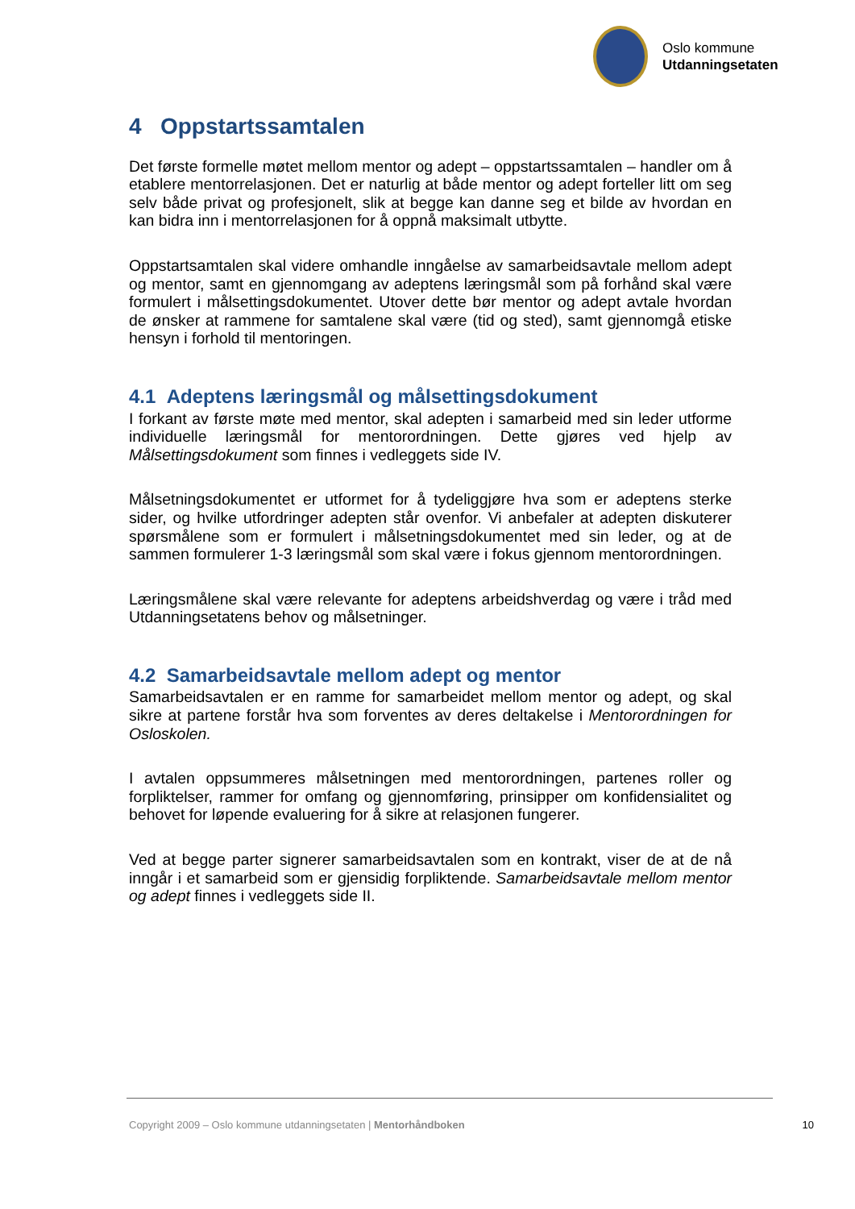Oslo kommune
Utdanningsetaten
4 Oppstartssamtalen
Det første formelle møtet mellom mentor og adept – oppstartssamtalen – handler om å etablere mentorrelasjonen. Det er naturlig at både mentor og adept forteller litt om seg selv både privat og profesjonelt, slik at begge kan danne seg et bilde av hvordan en kan bidra inn i mentorrelasjonen for å oppnå maksimalt utbytte.
Oppstartsamtalen skal videre omhandle inngåelse av samarbeidsavtale mellom adept og mentor, samt en gjennomgang av adeptens læringsmål som på forhånd skal være formulert i målsettingsdokumentet. Utover dette bør mentor og adept avtale hvordan de ønsker at rammene for samtalene skal være (tid og sted), samt gjennomgå etiske hensyn i forhold til mentoringen.
4.1 Adeptens læringsmål og målsettingsdokument
I forkant av første møte med mentor, skal adepten i samarbeid med sin leder utforme individuelle læringsmål for mentorordningen. Dette gjøres ved hjelp av Målsettingsdokument som finnes i vedleggets side IV.
Målsetningsdokumentet er utformet for å tydeliggjøre hva som er adeptens sterke sider, og hvilke utfordringer adepten står ovenfor. Vi anbefaler at adepten diskuterer spørsmålene som er formulert i målsetningsdokumentet med sin leder, og at de sammen formulerer 1-3 læringsmål som skal være i fokus gjennom mentorordningen.
Læringsmålene skal være relevante for adeptens arbeidshverdag og være i tråd med Utdanningsetatens behov og målsetninger.
4.2 Samarbeidsavtale mellom adept og mentor
Samarbeidsavtalen er en ramme for samarbeidet mellom mentor og adept, og skal sikre at partene forstår hva som forventes av deres deltakelse i Mentorordningen for Osloskolen.
I avtalen oppsummeres målsetningen med mentorordningen, partenes roller og forpliktelser, rammer for omfang og gjennomføring, prinsipper om konfidensialitet og behovet for løpende evaluering for å sikre at relasjonen fungerer.
Ved at begge parter signerer samarbeidsavtalen som en kontrakt, viser de at de nå inngår i et samarbeid som er gjensidig forpliktende. Samarbeidsavtale mellom mentor og adept finnes i vedleggets side II.
Copyright 2009 – Oslo kommune utdanningsetaten | Mentorhåndboken 10